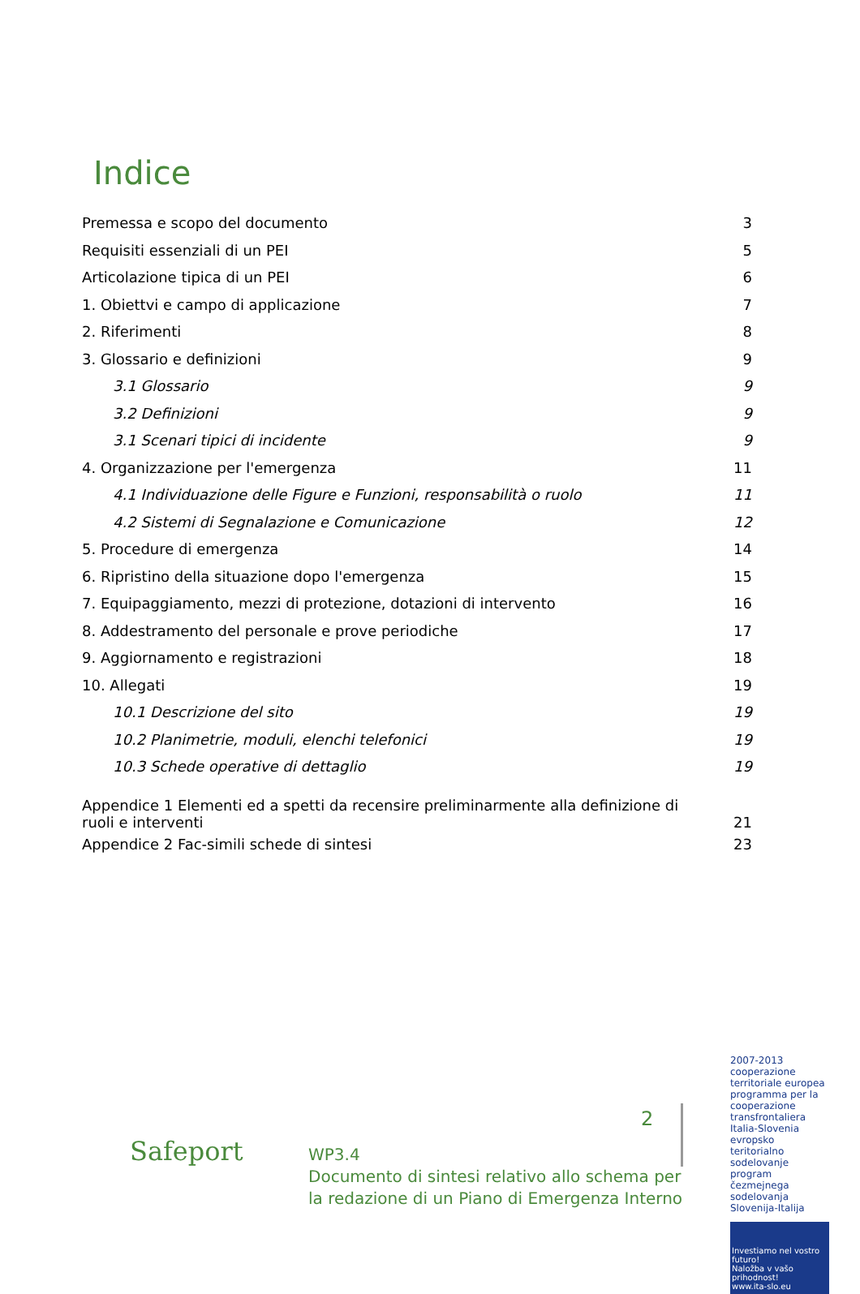Indice
Premessa e scopo del documento 3
Requisiti essenziali di un PEI 5
Articolazione tipica di un PEI 6
1. Obiettvi e campo di applicazione 7
2. Riferimenti 8
3. Glossario e definizioni 9
3.1 Glossario 9
3.2 Definizioni 9
3.1 Scenari tipici di incidente 9
4. Organizzazione per l'emergenza 11
4.1 Individuazione delle Figure e Funzioni, responsabilità o ruolo 11
4.2 Sistemi di Segnalazione e Comunicazione 12
5. Procedure di emergenza 14
6. Ripristino della situazione dopo l'emergenza 15
7. Equipaggiamento, mezzi di protezione, dotazioni di intervento 16
8. Addestramento del personale e prove periodiche 17
9. Aggiornamento e registrazioni 18
10. Allegati 19
10.1 Descrizione del sito 19
10.2 Planimetrie, moduli, elenchi telefonici 19
10.3 Schede operative di dettaglio 19
Appendice 1 Elementi ed a spetti da recensire preliminarmente alla definizione di ruoli e interventi 21
Appendice 2 Fac-simili schede di sintesi 23
Safeport
2
WP3.4
Documento di sintesi relativo allo schema per
la redazione di un Piano di Emergenza Interno
2007-2013 cooperazione territoriale europea programma per la cooperazione transfrontaliera Italia-Slovenia evropsko teritorialno sodelovanje program čezmejnega sodelovanja Slovenija-Italija
Investiamo nel vostro futuro!
Naložba v vašo prihodnost!
www.ita-slo.eu